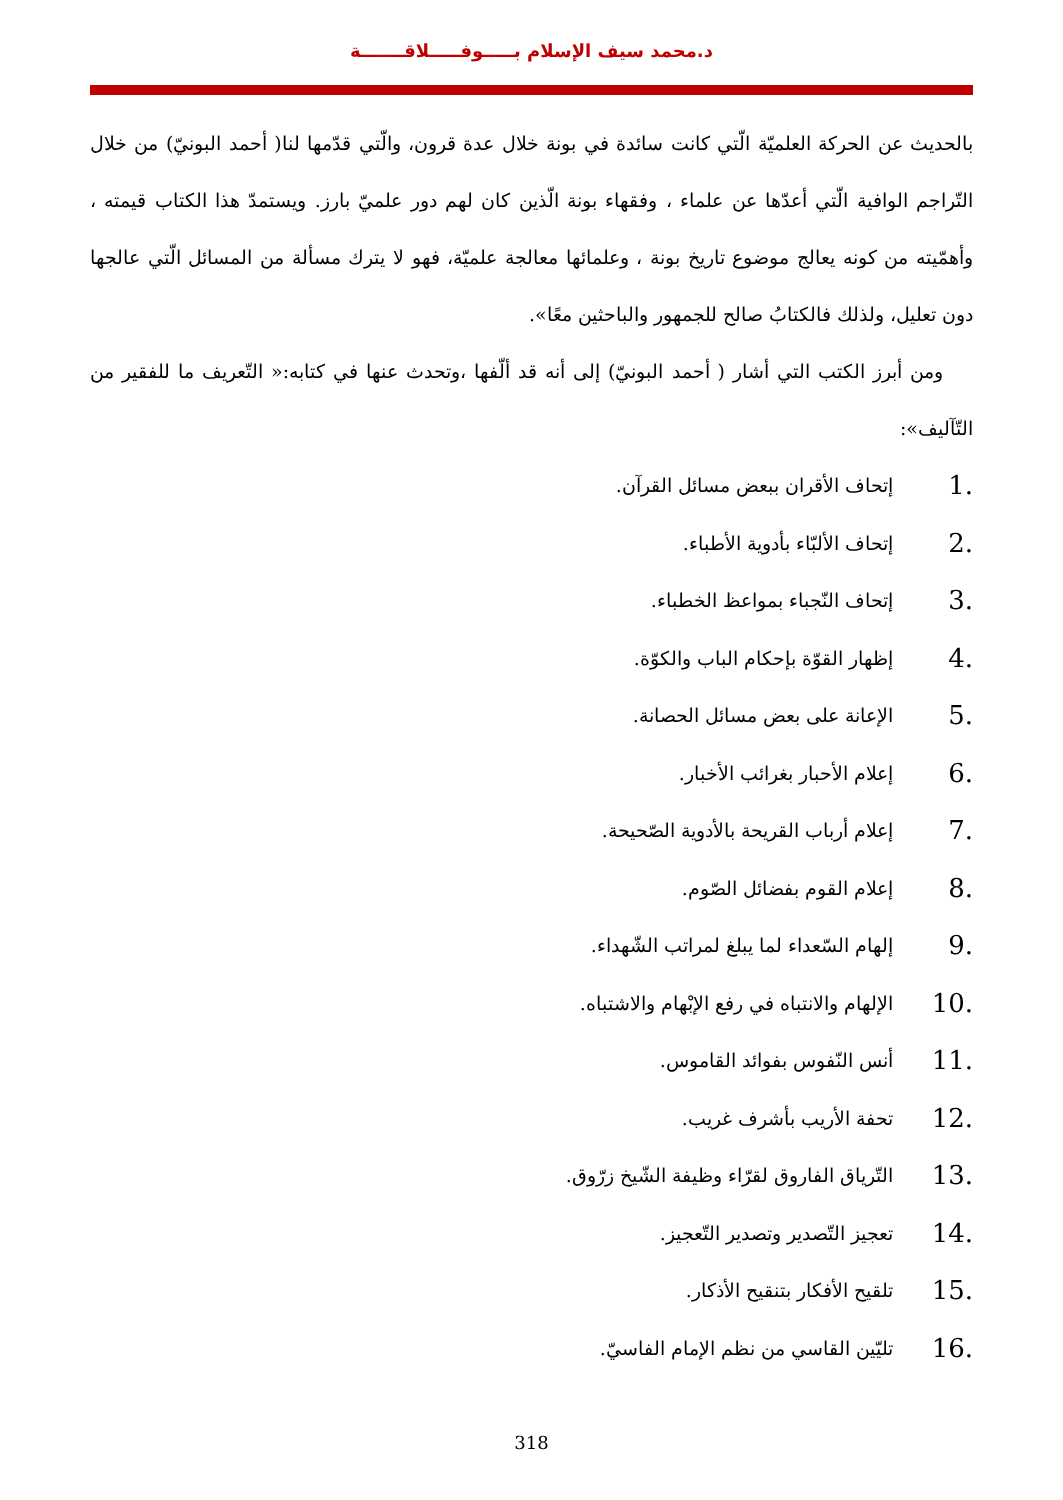د.محمد سيف الإسلام بـــــوفـــــلاقـــــــة
بالحديث عن الحركة العلميّة الّتي كانت سائدة في بونة خلال عدة قرون، والّتي قدّمها لنا( أحمد البونيّ) من خلال التّراجم الوافية الّتي أعدّها عن علماء ، وفقهاء بونة الّذين كان لهم دور علميّ بارز. ويستمدّ هذا الكتاب قيمته ، وأهمّيته من كونه يعالج موضوع تاريخ بونة ، وعلمائها معالجة علميّة، فهو لا يترك مسألة من المسائل الّتي عالجها دون تعليل، ولذلك فالكتابُ صالح للجمهور والباحثين معًا».
ومن أبرز الكتب التي أشار ( أحمد البونيّ) إلى أنه قد ألّفها ،وتحدث عنها في كتابه:« التّعريف ما للفقير من التّآليف»:
1. إتحاف الأقران ببعض مسائل القرآن.
2. إتحاف الألبّاء بأدوية الأطباء.
3. إتحاف النّجباء بمواعظ الخطباء.
4. إظهار القوّة بإحكام الباب والكوّة.
5. الإعانة على بعض مسائل الحصانة.
6. إعلام الأحبار بغرائب الأخبار.
7. إعلام أرباب القريحة بالأدوية الصّحيحة.
8. إعلام القوم بفضائل الصّوم.
9. إلهام السّعداء لما يبلغ لمراتب الشّهداء.
10. الإلهام والانتباه في رفع الإبْهام والاشتباه.
11. أنس النّفوس بفوائد القاموس.
12. تحفة الأريب بأشرف غريب.
13. التّرياق الفاروق لقرّاء وظيفة الشّيخ زرّوق.
14. تعجيز التّصدير وتصدير التّعجيز.
15. تلقيح الأفكار بتنقيح الأذكار.
16. تليّين القاسي من نظم الإمام الفاسيّ.
318